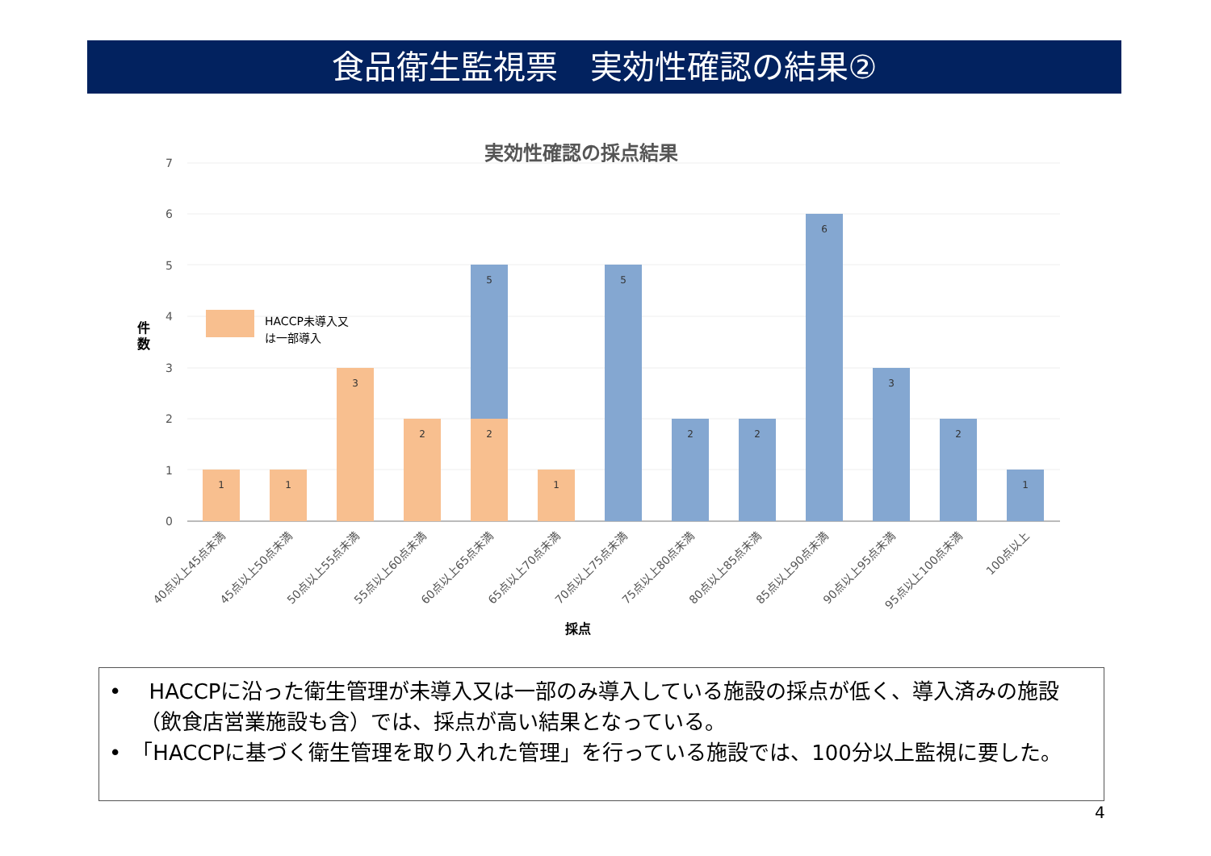食品衛生監視票　実効性確認の結果②
実効性確認の採点結果
7
6
5
4
3
2
1
0
件
数
HACCP未導入又
は一部導入
1
1
3
2
2
5
1
5
2
2
6
3
2
1
40点以上45点未満
45点以上50点未満
50点以上55点未満
55点以上60点未満
60点以上65点未満
65点以上70点未満
70点以上75点未満
75点以上80点未満
80点以上85点未満
85点以上90点未満
90点以上95点未満
95点以上100点未満
100点以上
採点
•　 HACCPに沿った衛生管理が未導入又は一部のみ導入している施設の採点が低く、導入済みの施設（飲食店営業施設も含）では、採点が高い結果となっている。
•　「HACCPに基づく衛生管理を取り入れた管理」を行っている施設では、100分以上監視に要した。
4